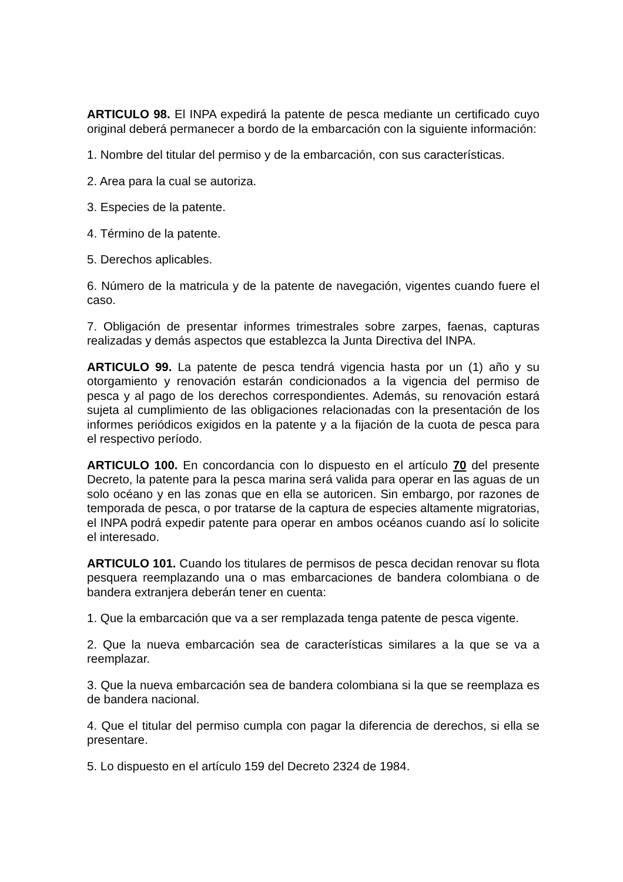ARTICULO 98. El INPA expedirá la patente de pesca mediante un certificado cuyo original deberá permanecer a bordo de la embarcación con la siguiente información:
1. Nombre del titular del permiso y de la embarcación, con sus características.
2. Area para la cual se autoriza.
3. Especies de la patente.
4. Término de la patente.
5. Derechos aplicables.
6. Número de la matricula y de la patente de navegación, vigentes cuando fuere el caso.
7. Obligación de presentar informes trimestrales sobre zarpes, faenas, capturas realizadas y demás aspectos que establezca la Junta Directiva del INPA.
ARTICULO 99. La patente de pesca tendrá vigencia hasta por un (1) año y su otorgamiento y renovación estarán condicionados a la vigencia del permiso de pesca y al pago de los derechos correspondientes. Además, su renovación estará sujeta al cumplimiento de las obligaciones relacionadas con la presentación de los informes periódicos exigidos en la patente y a la fijación de la cuota de pesca para el respectivo período.
ARTICULO 100. En concordancia con lo dispuesto en el artículo 70 del presente Decreto, la patente para la pesca marina será valida para operar en las aguas de un solo océano y en las zonas que en ella se autoricen. Sin embargo, por razones de temporada de pesca, o por tratarse de la captura de especies altamente migratorias, el INPA podrá expedir patente para operar en ambos océanos cuando así lo solicite el interesado.
ARTICULO 101. Cuando los titulares de permisos de pesca decidan renovar su flota pesquera reemplazando una o mas embarcaciones de bandera colombiana o de bandera extranjera deberán tener en cuenta:
1. Que la embarcación que va a ser remplazada tenga patente de pesca vigente.
2. Que la nueva embarcación sea de características similares a la que se va a reemplazar.
3. Que la nueva embarcación sea de bandera colombiana si la que se reemplaza es de bandera nacional.
4. Que el titular del permiso cumpla con pagar la diferencia de derechos, si ella se presentare.
5. Lo dispuesto en el artículo 159 del Decreto 2324 de 1984.